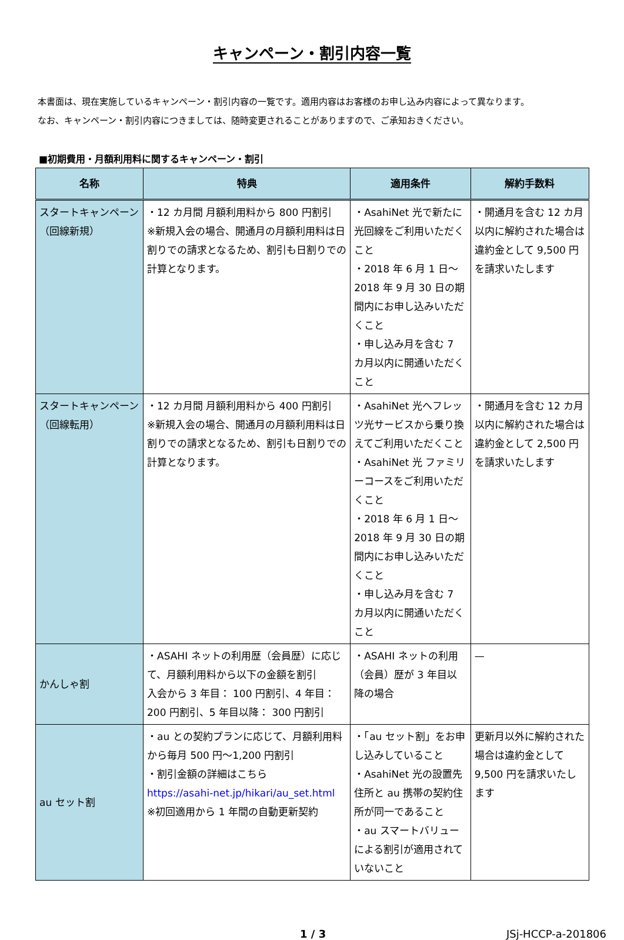キャンペーン・割引内容一覧
本書面は、現在実施しているキャンペーン・割引内容の一覧です。適用内容はお客様のお申し込み内容によって異なります。
なお、キャンペーン・割引内容につきましては、随時変更されることがありますので、ご承知おきください。
■初期費用・月額利用料に関するキャンペーン・割引
| 名称 | 特典 | 適用条件 | 解約手数料 |
| --- | --- | --- | --- |
| スタートキャンペーン （回線新規） | ・12 カ月間 月額利用料から 800 円割引 ※新規入会の場合、開通月の月額利用料は日割りでの請求となるため、割引も日割りでの計算となります。 | ・AsahiNet 光で新たに光回線をご利用いただくこと ・2018 年 6 月 1 日～2018 年 9 月 30 日の期間内にお申し込みいただくこと ・申し込み月を含む 7 カ月以内に開通いただくこと | ・開通月を含む 12 カ月以内に解約された場合は違約金として 9,500 円を請求いたします |
| スタートキャンペーン （回線転用） | ・12 カ月間 月額利用料から 400 円割引 ※新規入会の場合、開通月の月額利用料は日割りでの請求となるため、割引も日割りでの計算となります。 | ・AsahiNet 光へフレッツ光サービスから乗り換えてご利用いただくこと ・AsahiNet 光 ファミリーコースをご利用いただくこと ・2018 年 6 月 1 日～2018 年 9 月 30 日の期間内にお申し込みいただくこと ・申し込み月を含む 7 カ月以内に開通いただくこと | ・開通月を含む 12 カ月以内に解約された場合は違約金として 2,500 円を請求いたします |
| かんしゃ割 | ・ASAHI ネットの利用歴（会員歴）に応じて、月額利用料から以下の金額を割引 入会から 3 年目： 100 円割引、4 年目： 200 円割引、5 年目以降： 300 円割引 | ・ASAHI ネットの利用（会員）歴が 3 年目以降の場合 | — |
| au セット割 | ・au との契約プランに応じて、月額利用料から毎月 500 円～1,200 円割引 ・割引金額の詳細はこちら https://asahi-net.jp/hikari/au_set.html ※初回適用から 1 年間の自動更新契約 | ・「au セット割」をお申し込みしていること ・AsahiNet 光の設置先住所と au 携帯の契約住所が同一であること ・au スマートバリューによる割引が適用されていないこと | 更新月以外に解約された場合は違約金として 9,500 円を請求いたします |
1 / 3 JSj-HCCP-a-201806